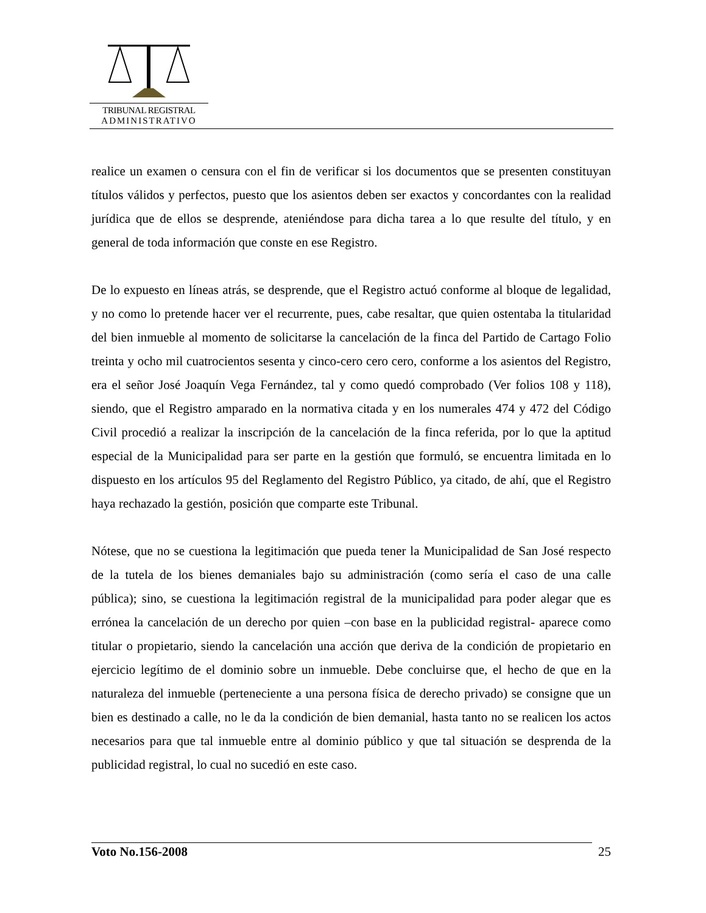TRIBUNAL REGISTRAL
ADMINISTRATIVO
realice un examen o censura con el fin de verificar si los documentos que se presenten constituyan títulos válidos y perfectos, puesto que los asientos deben ser exactos y concordantes con la realidad jurídica que de ellos se desprende, ateniéndose para dicha tarea a lo que resulte del título, y en general de toda información que conste en ese Registro.
De lo expuesto en líneas atrás, se desprende, que el Registro actuó conforme al bloque de legalidad, y no como lo pretende hacer ver el recurrente, pues, cabe resaltar, que quien ostentaba la titularidad del bien inmueble al momento de solicitarse la cancelación de la finca del Partido de Cartago Folio treinta y ocho mil cuatrocientos sesenta y cinco-cero cero cero, conforme a los asientos del Registro, era el señor José Joaquín Vega Fernández, tal y como quedó comprobado (Ver folios 108 y 118), siendo, que el Registro amparado en la normativa citada y en los numerales 474 y 472 del Código Civil procedió a realizar la inscripción de la cancelación de la finca referida, por lo que la aptitud especial de la Municipalidad para ser parte en la gestión que formuló, se encuentra limitada en lo dispuesto en los artículos 95 del Reglamento del Registro Público, ya citado, de ahí, que el Registro haya rechazado la gestión, posición que comparte este Tribunal.
Nótese, que no se cuestiona la legitimación que pueda tener la Municipalidad de San José respecto de la tutela de los bienes demaniales bajo su administración (como sería el caso de una calle pública); sino, se cuestiona la legitimación registral de la municipalidad para poder alegar que es errónea la cancelación de un derecho por quien –con base en la publicidad registral- aparece como titular o propietario, siendo la cancelación una acción que deriva de la condición de propietario en ejercicio legítimo de el dominio sobre un inmueble. Debe concluirse que, el hecho de que en la naturaleza del inmueble (perteneciente a una persona física de derecho privado) se consigne que un bien es destinado a calle, no le da la condición de bien demanial, hasta tanto no se realicen los actos necesarios para que tal inmueble entre al dominio público y que tal situación se desprenda de la publicidad registral, lo cual no sucedió en este caso.
Voto No.156-2008 25